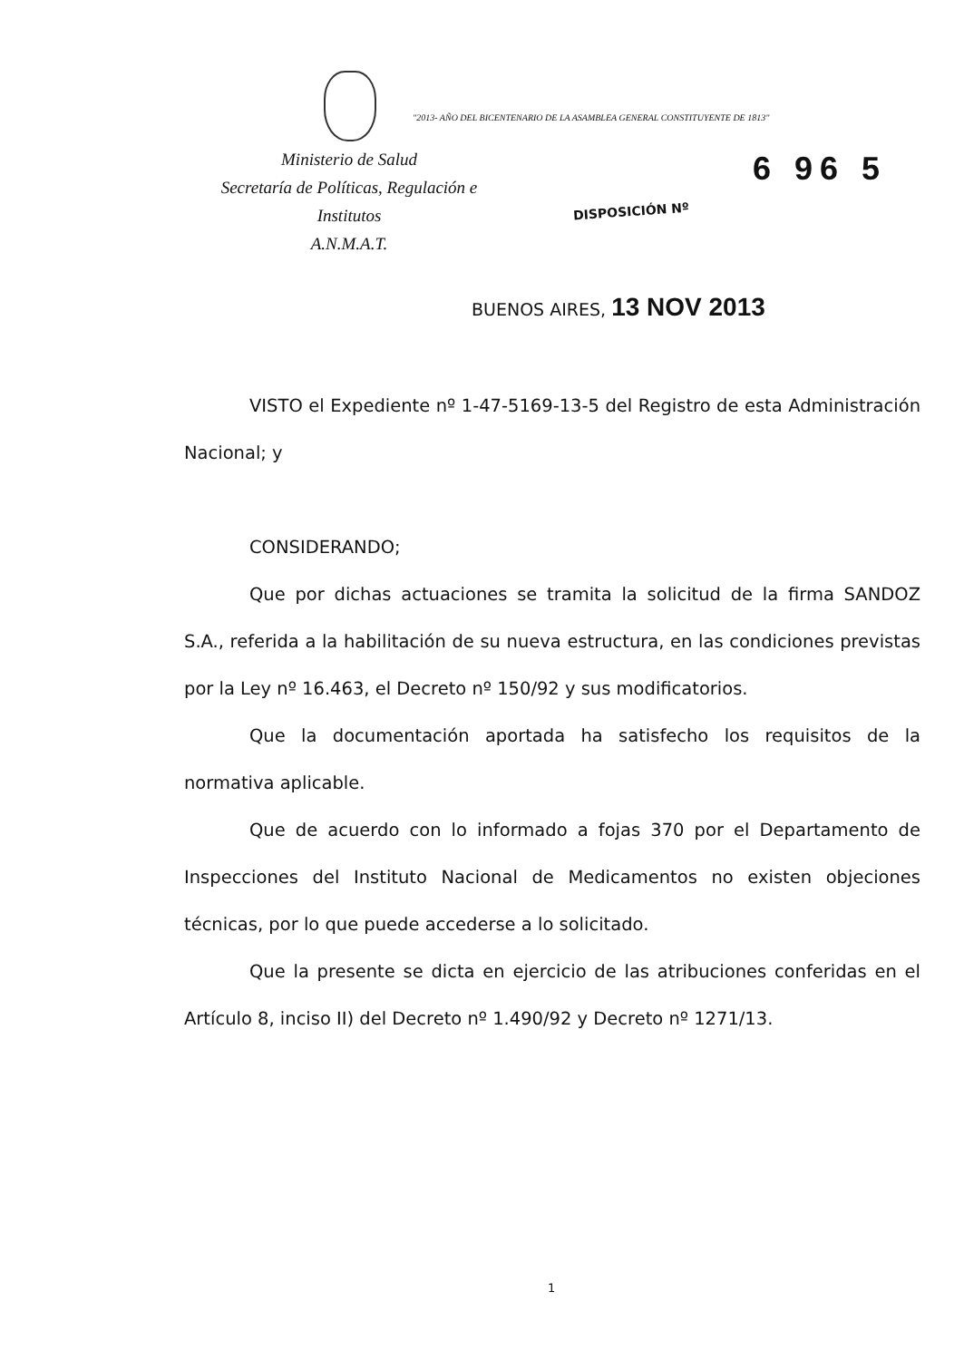"2013- AÑO DEL BICENTENARIO DE LA ASAMBLEA GENERAL CONSTITUYENTE DE 1813"
Ministerio de Salud
Secretaría de Políticas, Regulación e
Institutos
A.N.M.A.T.
6 96 5
DISPOSICIÓN Nº
BUENOS AIRES, 13 NOV 2013
VISTO el Expediente nº 1-47-5169-13-5 del Registro de esta Administración Nacional; y
CONSIDERANDO;
Que por dichas actuaciones se tramita la solicitud de la firma SANDOZ S.A., referida a la habilitación de su nueva estructura, en las condiciones previstas por la Ley nº 16.463, el Decreto nº 150/92 y sus modificatorios.
Que la documentación aportada ha satisfecho los requisitos de la normativa aplicable.
Que de acuerdo con lo informado a fojas 370 por el Departamento de Inspecciones del Instituto Nacional de Medicamentos no existen objeciones técnicas, por lo que puede accederse a lo solicitado.
Que la presente se dicta en ejercicio de las atribuciones conferidas en el Artículo 8, inciso II) del Decreto nº 1.490/92 y Decreto nº 1271/13.
1